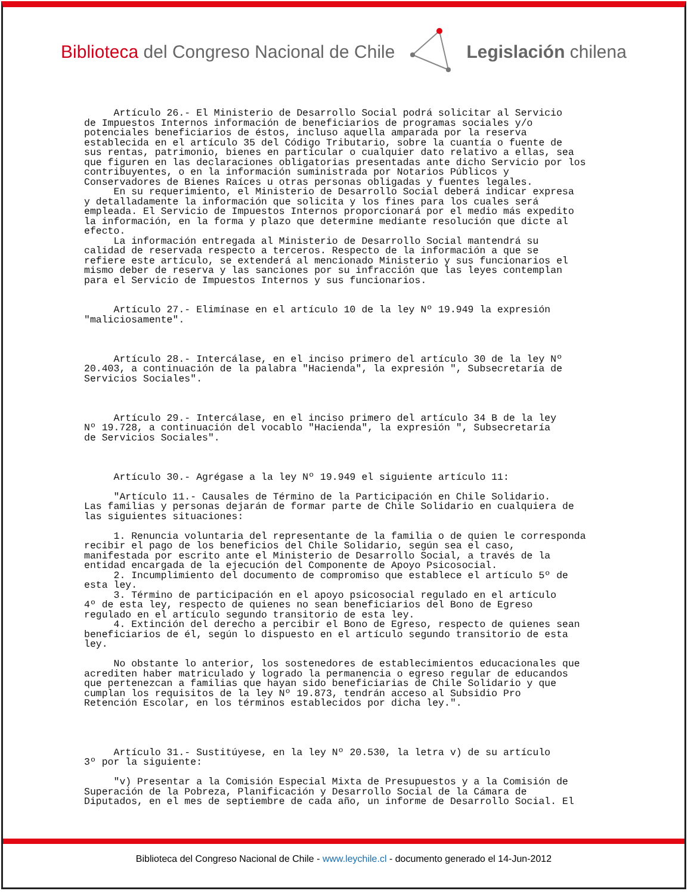Biblioteca del Congreso Nacional de Chile
Legislación chilena
Artículo 26.- El Ministerio de Desarrollo Social podrá solicitar al Servicio de Impuestos Internos información de beneficiarios de programas sociales y/o potenciales beneficiarios de éstos, incluso aquella amparada por la reserva establecida en el artículo 35 del Código Tributario, sobre la cuantía o fuente de sus rentas, patrimonio, bienes en particular o cualquier dato relativo a ellas, sea que figuren en las declaraciones obligatorias presentadas ante dicho Servicio por los contribuyentes, o en la información suministrada por Notarios Públicos y Conservadores de Bienes Raíces u otras personas obligadas y fuentes legales. En su requerimiento, el Ministerio de Desarrollo Social deberá indicar expresa y detalladamente la información que solicita y los fines para los cuales será empleada. El Servicio de Impuestos Internos proporcionará por el medio más expedito la información, en la forma y plazo que determine mediante resolución que dicte al efecto. La información entregada al Ministerio de Desarrollo Social mantendrá su calidad de reservada respecto a terceros. Respecto de la información a que se refiere este artículo, se extenderá al mencionado Ministerio y sus funcionarios el mismo deber de reserva y las sanciones por su infracción que las leyes contemplan para el Servicio de Impuestos Internos y sus funcionarios. Artículo 27.- Elimínase en el artículo 10 de la ley Nº 19.949 la expresión "maliciosamente". Artículo 28.- Intercálase, en el inciso primero del artículo 30 de la ley Nº 20.403, a continuación de la palabra "Hacienda", la expresión ", Subsecretaría de Servicios Sociales". Artículo 29.- Intercálase, en el inciso primero del artículo 34 B de la ley Nº 19.728, a continuación del vocablo "Hacienda", la expresión ", Subsecretaría de Servicios Sociales". Artículo 30.- Agrégase a la ley Nº 19.949 el siguiente artículo 11: "Artículo 11.- Causales de Término de la Participación en Chile Solidario. Las familias y personas dejarán de formar parte de Chile Solidario en cualquiera de las siguientes situaciones: 1. Renuncia voluntaria del representante de la familia o de quien le corresponda recibir el pago de los beneficios del Chile Solidario, según sea el caso, manifestada por escrito ante el Ministerio de Desarrollo Social, a través de la entidad encargada de la ejecución del Componente de Apoyo Psicosocial. 2. Incumplimiento del documento de compromiso que establece el artículo 5º de esta ley. 3. Término de participación en el apoyo psicosocial regulado en el artículo 4º de esta ley, respecto de quienes no sean beneficiarios del Bono de Egreso regulado en el artículo segundo transitorio de esta ley. 4. Extinción del derecho a percibir el Bono de Egreso, respecto de quienes sean beneficiarios de él, según lo dispuesto en el artículo segundo transitorio de esta ley. No obstante lo anterior, los sostenedores de establecimientos educacionales que acrediten haber matriculado y logrado la permanencia o egreso regular de educandos que pertenezcan a familias que hayan sido beneficiarias de Chile Solidario y que cumplan los requisitos de la ley Nº 19.873, tendrán acceso al Subsidio Pro Retención Escolar, en los términos establecidos por dicha ley.". Artículo 31.- Sustitúyese, en la ley Nº 20.530, la letra v) de su artículo 3º por la siguiente: "v) Presentar a la Comisión Especial Mixta de Presupuestos y a la Comisión de Superación de la Pobreza, Planificación y Desarrollo Social de la Cámara de Diputados, en el mes de septiembre de cada año, un informe de Desarrollo Social. El
Biblioteca del Congreso Nacional de Chile - www.leychile.cl - documento generado el 14-Jun-2012